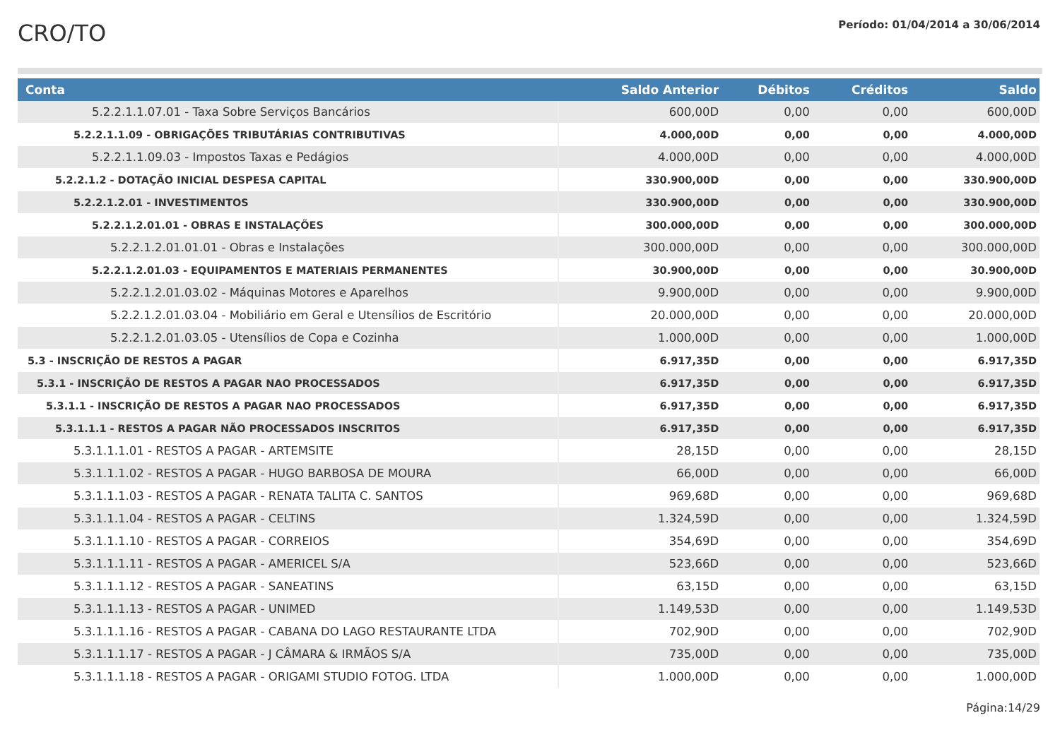CRO/TO
Período: 01/04/2014 a 30/06/2014
| Conta | Saldo Anterior | Débitos | Créditos | Saldo |
| --- | --- | --- | --- | --- |
| 5.2.2.1.1.07.01 - Taxa Sobre Serviços Bancários | 600,00D | 0,00 | 0,00 | 600,00D |
| 5.2.2.1.1.09 - OBRIGAÇÕES TRIBUTÁRIAS CONTRIBUTIVAS | 4.000,00D | 0,00 | 0,00 | 4.000,00D |
| 5.2.2.1.1.09.03 - Impostos Taxas e Pedágios | 4.000,00D | 0,00 | 0,00 | 4.000,00D |
| 5.2.2.1.2 - DOTAÇÃO INICIAL DESPESA CAPITAL | 330.900,00D | 0,00 | 0,00 | 330.900,00D |
| 5.2.2.1.2.01 - INVESTIMENTOS | 330.900,00D | 0,00 | 0,00 | 330.900,00D |
| 5.2.2.1.2.01.01 - OBRAS E INSTALAÇÕES | 300.000,00D | 0,00 | 0,00 | 300.000,00D |
| 5.2.2.1.2.01.01.01 - Obras e Instalações | 300.000,00D | 0,00 | 0,00 | 300.000,00D |
| 5.2.2.1.2.01.03 - EQUIPAMENTOS E MATERIAIS PERMANENTES | 30.900,00D | 0,00 | 0,00 | 30.900,00D |
| 5.2.2.1.2.01.03.02 - Máquinas Motores e Aparelhos | 9.900,00D | 0,00 | 0,00 | 9.900,00D |
| 5.2.2.1.2.01.03.04 - Mobiliário em Geral e Utensílios de Escritório | 20.000,00D | 0,00 | 0,00 | 20.000,00D |
| 5.2.2.1.2.01.03.05 - Utensílios de Copa e Cozinha | 1.000,00D | 0,00 | 0,00 | 1.000,00D |
| 5.3 - INSCRIÇÃO DE RESTOS A PAGAR | 6.917,35D | 0,00 | 0,00 | 6.917,35D |
| 5.3.1 - INSCRIÇÃO DE RESTOS A PAGAR NAO PROCESSADOS | 6.917,35D | 0,00 | 0,00 | 6.917,35D |
| 5.3.1.1 - INSCRIÇÃO DE RESTOS A PAGAR NAO PROCESSADOS | 6.917,35D | 0,00 | 0,00 | 6.917,35D |
| 5.3.1.1.1 - RESTOS A PAGAR NÃO PROCESSADOS INSCRITOS | 6.917,35D | 0,00 | 0,00 | 6.917,35D |
| 5.3.1.1.1.01 - RESTOS A PAGAR - ARTEMSITE | 28,15D | 0,00 | 0,00 | 28,15D |
| 5.3.1.1.1.02 - RESTOS A PAGAR - HUGO BARBOSA DE MOURA | 66,00D | 0,00 | 0,00 | 66,00D |
| 5.3.1.1.1.03 - RESTOS A PAGAR - RENATA TALITA C. SANTOS | 969,68D | 0,00 | 0,00 | 969,68D |
| 5.3.1.1.1.04 - RESTOS A PAGAR - CELTINS | 1.324,59D | 0,00 | 0,00 | 1.324,59D |
| 5.3.1.1.1.10 - RESTOS A PAGAR - CORREIOS | 354,69D | 0,00 | 0,00 | 354,69D |
| 5.3.1.1.1.11 - RESTOS A PAGAR - AMERICEL S/A | 523,66D | 0,00 | 0,00 | 523,66D |
| 5.3.1.1.1.12 - RESTOS A PAGAR - SANEATINS | 63,15D | 0,00 | 0,00 | 63,15D |
| 5.3.1.1.1.13 - RESTOS A PAGAR - UNIMED | 1.149,53D | 0,00 | 0,00 | 1.149,53D |
| 5.3.1.1.1.16 - RESTOS A PAGAR - CABANA DO LAGO RESTAURANTE LTDA | 702,90D | 0,00 | 0,00 | 702,90D |
| 5.3.1.1.1.17 - RESTOS A PAGAR - J CÂMARA & IRMÃOS S/A | 735,00D | 0,00 | 0,00 | 735,00D |
| 5.3.1.1.1.18 - RESTOS A PAGAR - ORIGAMI STUDIO FOTOG. LTDA | 1.000,00D | 0,00 | 0,00 | 1.000,00D |
Página:14/29